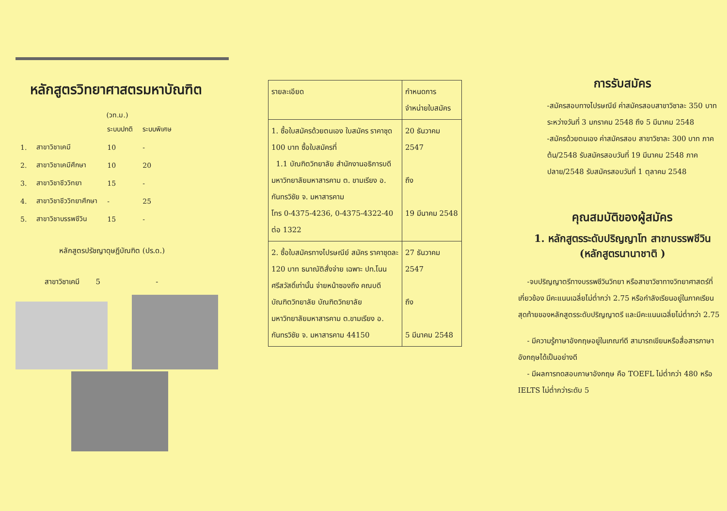หลักสูตรวิทยาศาสตรมหาบัณฑิต
(วท.ม.)
| | | ระบบปกติ | ระบบพิเศษ |
| 1. | สาขาวิชาเคมี | 10 | - |
| 2. | สาขาวิชาเคมีศึกษา | 10 | 20 |
| 3. | สาขาวิชาชีววิทยา | 15 | - |
| 4. | สาขาวิชาชีววิทยาศึกษา | - | 25 |
| 5. | สาขาวิชาบรรพชีวิน | 15 | - |
หลักสูตรปรัชญาดุษฎีบัณฑิต (ปร.ด.)
สาขาวิชาเคมี 5 -
| รายละเอียด | กำหนดการจำหน่ายใบสมัคร |
| --- | --- |
| 1. ซื้อใบสมัครด้วยตนเอง ใบสมัคร ราคาชุด 100 บาท ซื้อใบสมัครที่ 1.1 บัณฑิตวิทยาลัย สำนักงานอธิการบดี มหาวิทยาลัยมหาสารคาม ต. ขามเรียง อ. กันทรวิชัย จ. มหาสารคาม โทร 0-4375-4236, 0-4375-4322-40 ต่อ 1322 | 20 ธันวาคม 2547 ถึง 19 มีนาคม 2548 |
| 2. ซื้อใบสมัครทางไปรษณีย์ สมัคร ราคาชุดละ 120 บาท ธนาณัติสั่งจ่าย เฉพาะ ปท.โนนศรีสวัสดิ์เท่านั้น จ่ายหน้าซองถึง คณบดีบัณฑิตวิทยาลัย บัณฑิตวิทยาลัย มหาวิทยาลัยมหาสารคาม ต.ขามเรียง อ. กันทรวิชัย จ. มหาสารคาม 44150 | 27 ธันวาคม 2547 ถึง 5 มีนาคม 2548 |
การรับสมัคร
-สมัครสอบทางไปรษณีย์ ค่าสมัครสอบสาขาวิชาละ 350 บาท ระหว่างวันที่ 3 มกราคม 2548 ถึง 5 มีนาคม 2548
-สมัครด้วยตนเอง ค่าสมัครสอบ สาขาวิชาละ 300 บาท ภาคต้น/2548 รับสมัครสอบวันที่ 19 มีนาคม 2548 ภาคปลาย/2548 รับสมัครสอบวันที่ 1 ตุลาคม 2548
คุณสมบัติของผู้สมัคร
1. หลักสูตรระดับปริญญาโท สาขาบรรพชีวิน
(หลักสูตรนานาชาติ )
-จบปริญญาตรีทางบรรพชีวินวิทยา หรือสาขาวิชาทางวิทยาศาสตร์ที่เกี่ยวข้อง มีคะแนนเฉลี่ยไม่ต่ำกว่า 2.75 หรือกำลังเรียนอยู่ในภาคเรียนสุดท้ายของหลักสูตรระดับปริญญาตรี และมีคะแนนเฉลี่ยไม่ต่ำกว่า 2.75
- มีความรู้ภาษาอังกฤษอยู่ในเกณฑ์ดี สามารถเขียนหรือสื่อสารภาษาอังกฤษได้เป็นอย่างดี
- มีผลการทดสอบภาษาอังกฤษ คือ TOEFL ไม่ต่ำกว่า 480 หรือ IELTS ไม่ต่ำกว่าระดับ 5